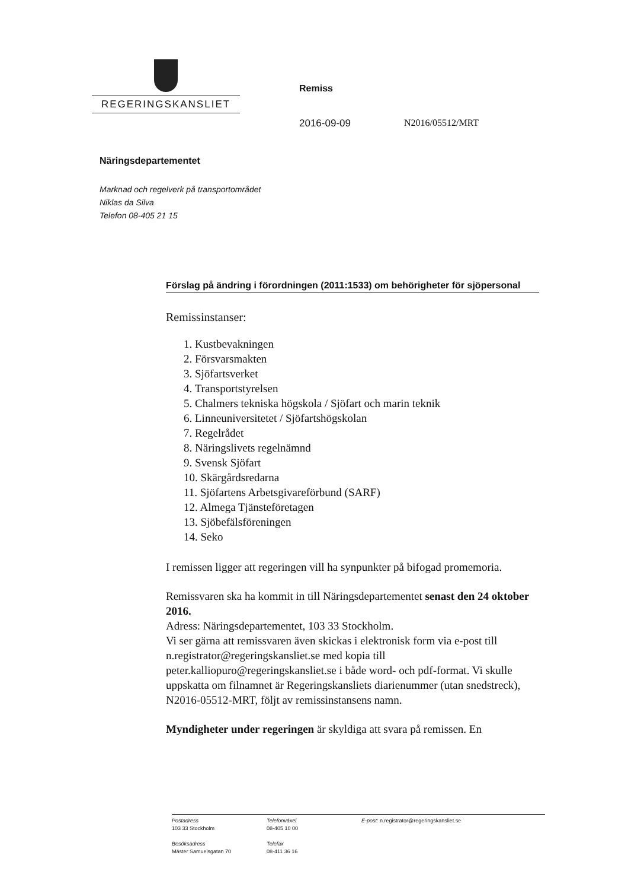REGERINGSKANSLIET
Remiss
2016-09-09 N2016/05512/MRT
Näringsdepartementet
Marknad och regelverk på transportområdet
Niklas da Silva
Telefon 08-405 21 15
Förslag på ändring i förordningen (2011:1533) om behörigheter för sjöpersonal
Remissinstanser:
1. Kustbevakningen
2. Försvarsmakten
3. Sjöfartsverket
4. Transportstyrelsen
5. Chalmers tekniska högskola / Sjöfart och marin teknik
6. Linneuniversitetet / Sjöfartshögskolan
7. Regelrådet
8. Näringslivets regelnämnd
9. Svensk Sjöfart
10. Skärgårdsredarna
11. Sjöfartens Arbetsgivareförbund (SARF)
12. Almega Tjänsteföretagen
13. Sjöbefälsföreningen
14. Seko
I remissen ligger att regeringen vill ha synpunkter på bifogad promemoria.
Remissvaren ska ha kommit in till Näringsdepartementet senast den 24 oktober 2016.
Adress: Näringsdepartementet, 103 33 Stockholm.
Vi ser gärna att remissvaren även skickas i elektronisk form via e-post till n.registrator@regeringskansliet.se med kopia till peter.kalliopuro@regeringskansliet.se i både word- och pdf-format. Vi skulle uppskatta om filnamnet är Regeringskansliets diarienummer (utan snedstreck), N2016-05512-MRT, följt av remissinstansens namn.
Myndigheter under regeringen är skyldiga att svara på remissen. En
Postadress
103 33 Stockholm
Besöksadress
Mäster Samuelsgatan 70
Telefonväxel
08-405 10 00
Telefax
08-411 36 16
E-post: n.registrator@regeringskansliet.se